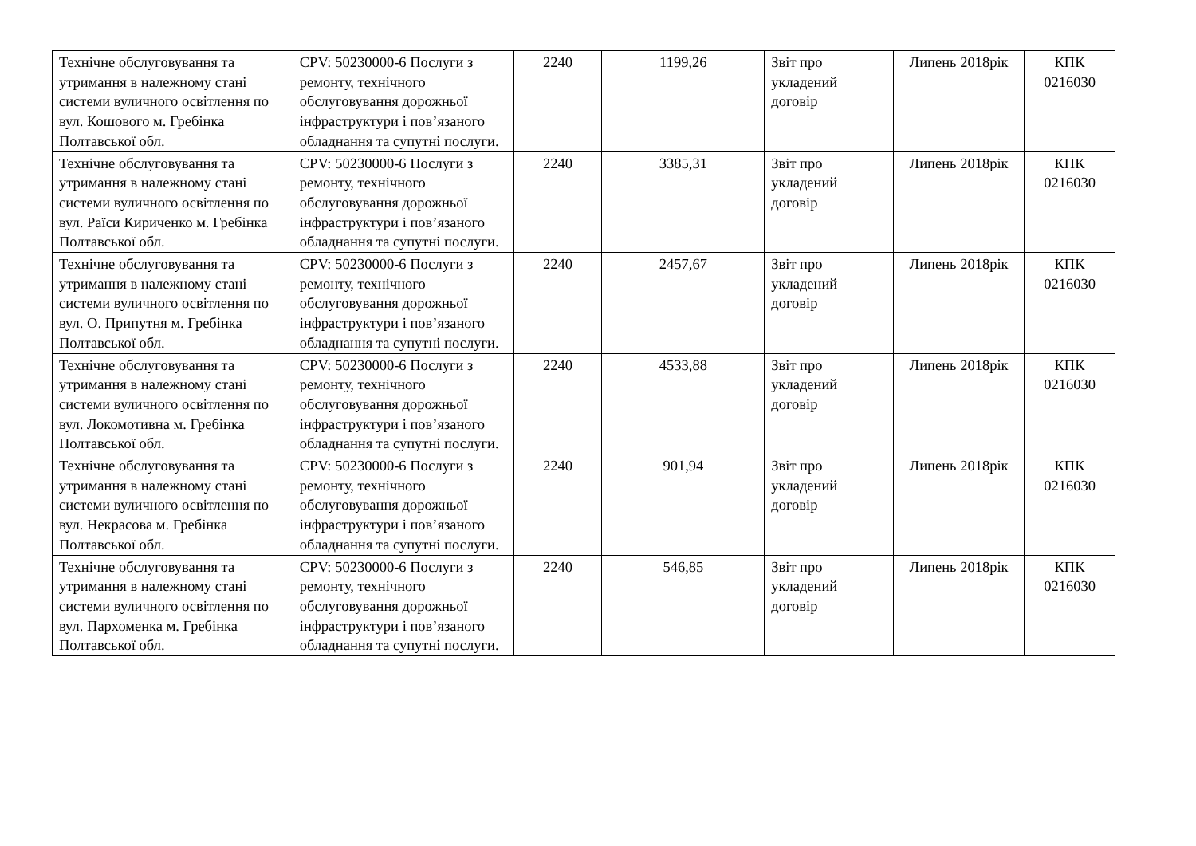| Технічне обслуговування та утримання в належному стані системи вуличного освітлення по вул. Кошового м. Гребінка Полтавської обл. | CPV: 50230000-6 Послуги з ремонту, технічного обслуговування дорожньої інфраструктури і пов’язаного обладнання та супутні послуги. | 2240 | 1199,26 | Звіт про укладений договір | Липень 2018рік | КПК 0216030 |
| Технічне обслуговування та утримання в належному стані системи вуличного освітлення по вул. Раїси Кириченко м. Гребінка Полтавської обл. | CPV: 50230000-6 Послуги з ремонту, технічного обслуговування дорожньої інфраструктури і пов’язаного обладнання та супутні послуги. | 2240 | 3385,31 | Звіт про укладений договір | Липень 2018рік | КПК 0216030 |
| Технічне обслуговування та утримання в належному стані системи вуличного освітлення по вул. О. Припутня м. Гребінка Полтавської обл. | CPV: 50230000-6 Послуги з ремонту, технічного обслуговування дорожньої інфраструктури і пов’язаного обладнання та супутні послуги. | 2240 | 2457,67 | Звіт про укладений договір | Липень 2018рік | КПК 0216030 |
| Технічне обслуговування та утримання в належному стані системи вуличного освітлення по вул. Локомотивна м. Гребінка Полтавської обл. | CPV: 50230000-6 Послуги з ремонту, технічного обслуговування дорожньої інфраструктури і пов’язаного обладнання та супутні послуги. | 2240 | 4533,88 | Звіт про укладений договір | Липень 2018рік | КПК 0216030 |
| Технічне обслуговування та утримання в належному стані системи вуличного освітлення по вул. Некрасова м. Гребінка Полтавської обл. | CPV: 50230000-6 Послуги з ремонту, технічного обслуговування дорожньої інфраструктури і пов’язаного обладнання та супутні послуги. | 2240 | 901,94 | Звіт про укладений договір | Липень 2018рік | КПК 0216030 |
| Технічне обслуговування та утримання в належному стані системи вуличного освітлення по вул. Пархоменка м. Гребінка Полтавської обл. | CPV: 50230000-6 Послуги з ремонту, технічного обслуговування дорожньої інфраструктури і пов’язаного обладнання та супутні послуги. | 2240 | 546,85 | Звіт про укладений договір | Липень 2018рік | КПК 0216030 |